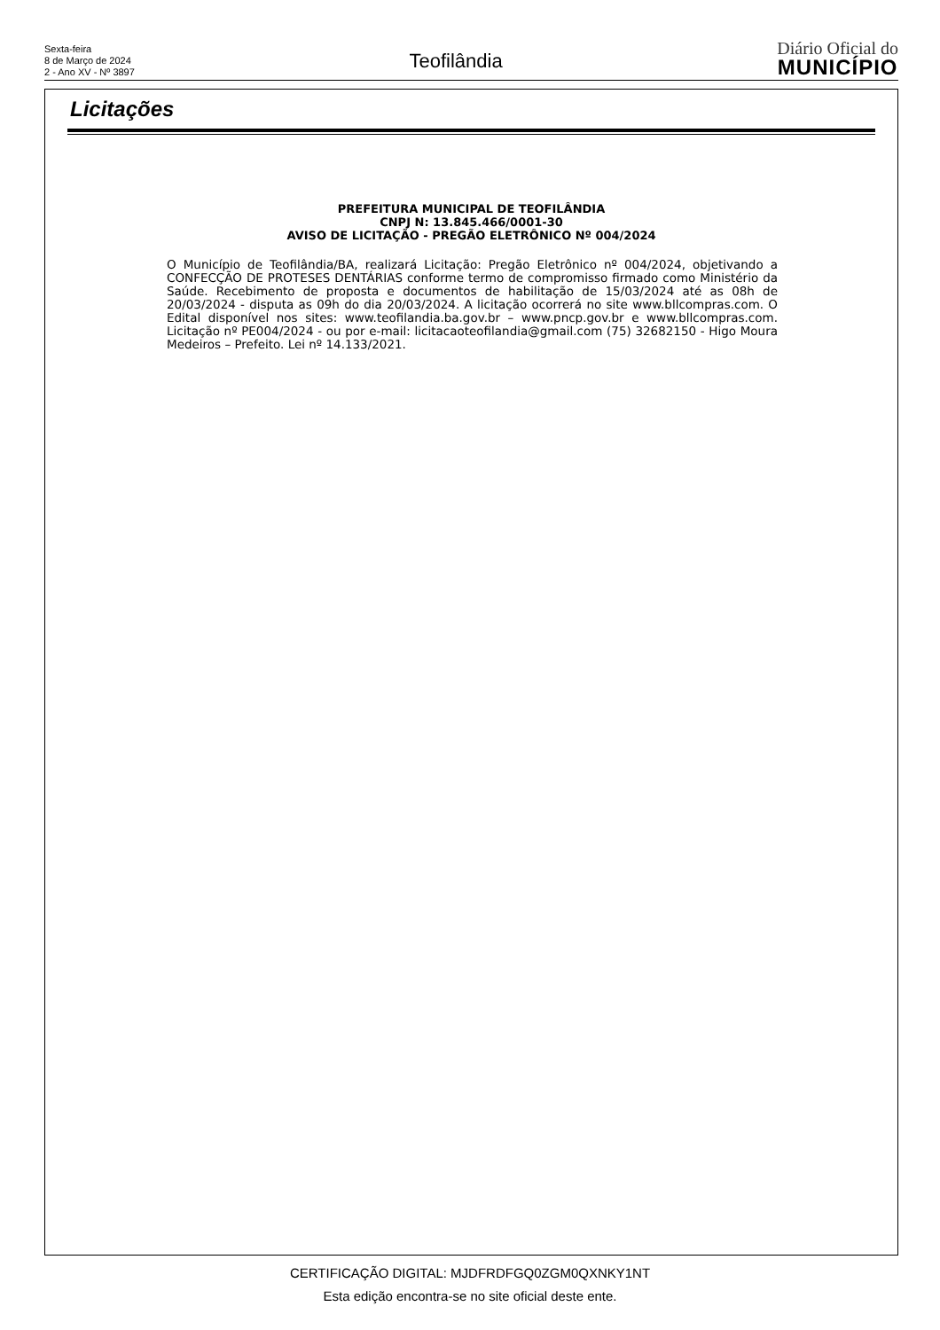Sexta-feira
8 de Março de 2024
2 - Ano XV - Nº 3897
Teofilândia
Diário Oficial do
MUNICÍPIO
Licitações
PREFEITURA MUNICIPAL DE TEOFILÂNDIA
CNPJ N: 13.845.466/0001-30
AVISO DE LICITAÇÃO - PREGÃO ELETRÔNICO Nº 004/2024
O Município de Teofilândia/BA, realizará Licitação: Pregão Eletrônico nº 004/2024, objetivando a CONFECÇÃO DE PROTESES DENTÁRIAS conforme termo de compromisso firmado como Ministério da Saúde. Recebimento de proposta e documentos de habilitação de 15/03/2024 até as 08h de 20/03/2024 - disputa as 09h do dia 20/03/2024. A licitação ocorrerá no site www.bllcompras.com. O Edital disponível nos sites: www.teofilandia.ba.gov.br – www.pncp.gov.br e www.bllcompras.com. Licitação nº PE004/2024 - ou por e-mail: licitacaoteofilandia@gmail.com (75) 32682150 - Higo Moura Medeiros – Prefeito. Lei nº 14.133/2021.
CERTIFICAÇÃO DIGITAL: MJDFRDFGQ0ZGM0QXNKY1NT
Esta edição encontra-se no site oficial deste ente.